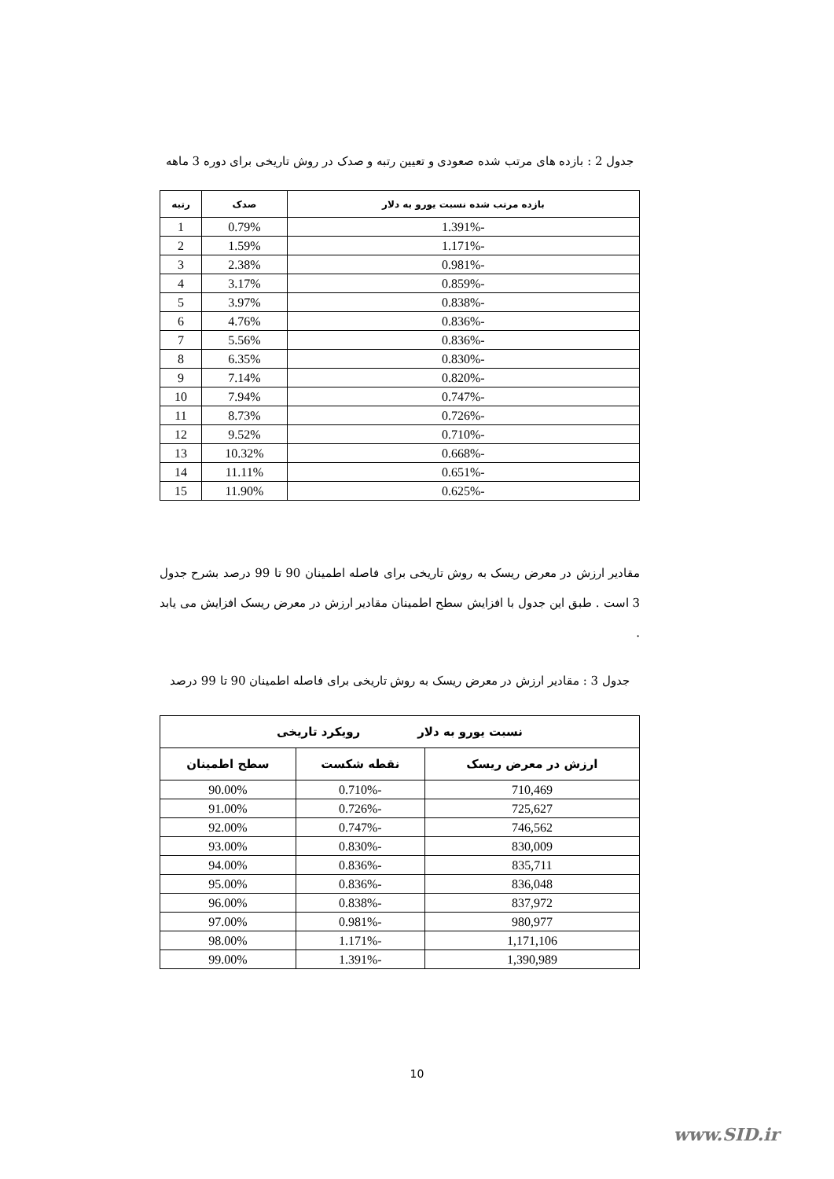جدول 2 : بازده های مرتب شده صعودی و تعیین رتبه و صدک در روش تاریخی برای دوره 3 ماهه
| بازده مرتب شده نسبت یورو به دلار | صدک | رتبه |
| --- | --- | --- |
| -1.391% | 0.79% | 1 |
| -1.171% | 1.59% | 2 |
| -0.981% | 2.38% | 3 |
| -0.859% | 3.17% | 4 |
| -0.838% | 3.97% | 5 |
| -0.836% | 4.76% | 6 |
| -0.836% | 5.56% | 7 |
| -0.830% | 6.35% | 8 |
| -0.820% | 7.14% | 9 |
| -0.747% | 7.94% | 10 |
| -0.726% | 8.73% | 11 |
| -0.710% | 9.52% | 12 |
| -0.668% | 10.32% | 13 |
| -0.651% | 11.11% | 14 |
| -0.625% | 11.90% | 15 |
مقادیر ارزش در معرض ریسک به روش تاریخی برای فاصله اطمینان 90 تا 99 درصد بشرح جدول 3 است . طبق این جدول با افزایش سطح اطمینان مقادیر ارزش در معرض ریسک افزایش می یابد .
جدول 3 : مقادیر ارزش در معرض ریسک به روش تاریخی برای فاصله اطمینان 90 تا 99 درصد
| نسبت یورو به دلار رویکرد تاریخی | | |
| --- | --- | --- |
| ارزش در معرض ریسک | نقطه شکست | سطح اطمینان |
| 710,469 | -0.710% | 90.00% |
| 725,627 | -0.726% | 91.00% |
| 746,562 | -0.747% | 92.00% |
| 830,009 | -0.830% | 93.00% |
| 835,711 | -0.836% | 94.00% |
| 836,048 | -0.836% | 95.00% |
| 837,972 | -0.838% | 96.00% |
| 980,977 | -0.981% | 97.00% |
| 1,171,106 | -1.171% | 98.00% |
| 1,390,989 | -1.391% | 99.00% |
10
www.SID.ir